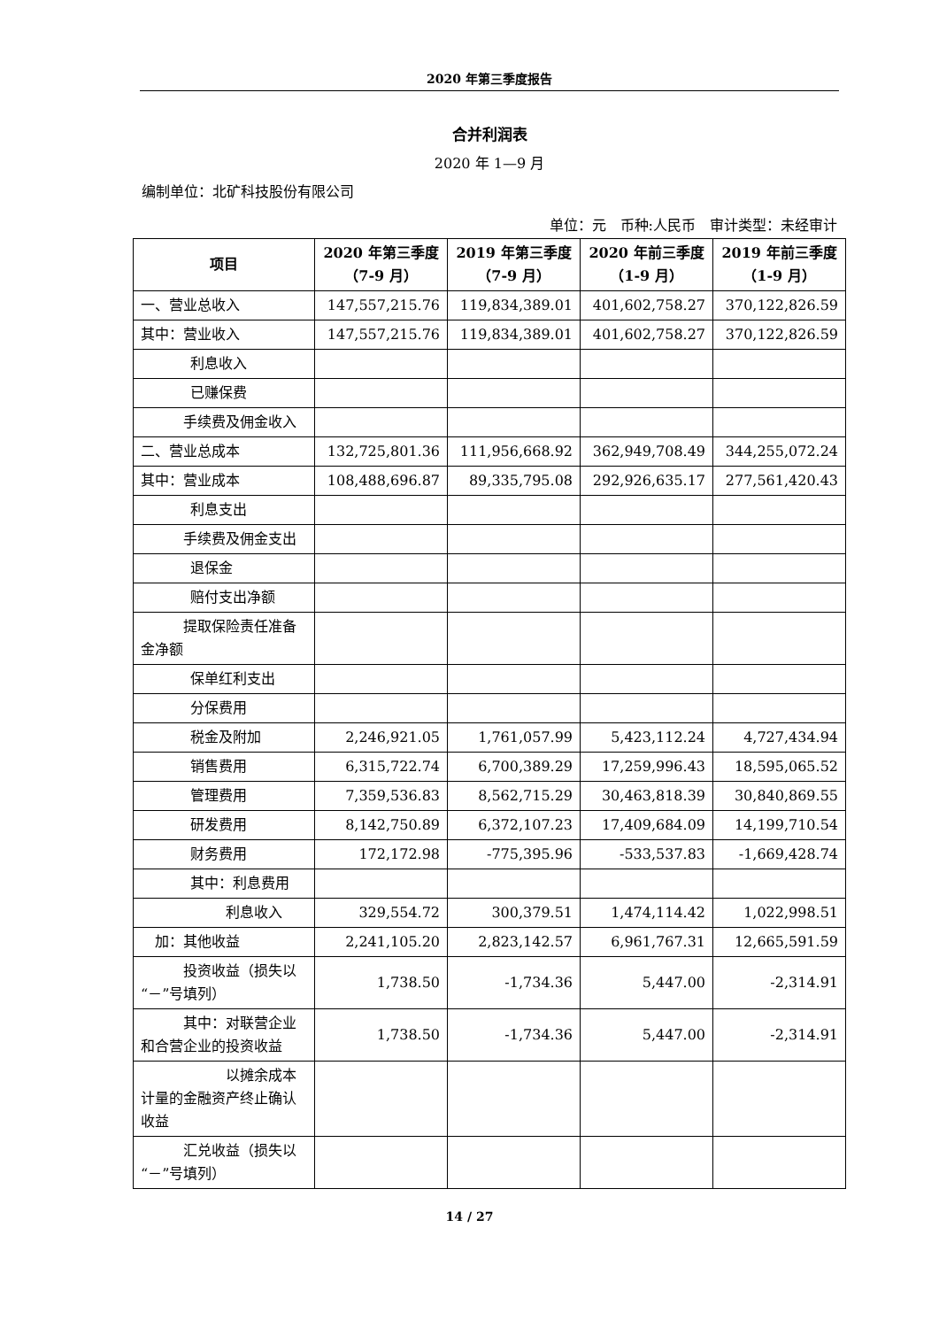2020 年第三季度报告
合并利润表
2020 年 1—9 月
编制单位：北矿科技股份有限公司
单位：元　币种:人民币　审计类型：未经审计
| 项目 | 2020 年第三季度（7-9 月） | 2019 年第三季度（7-9 月） | 2020 年前三季度（1-9 月） | 2019 年前三季度（1-9 月） |
| --- | --- | --- | --- | --- |
| 一、营业总收入 | 147,557,215.76 | 119,834,389.01 | 401,602,758.27 | 370,122,826.59 |
| 其中：营业收入 | 147,557,215.76 | 119,834,389.01 | 401,602,758.27 | 370,122,826.59 |
| 利息收入 | | | | |
| 已赚保费 | | | | |
| 手续费及佣金收入 | | | | |
| 二、营业总成本 | 132,725,801.36 | 111,956,668.92 | 362,949,708.49 | 344,255,072.24 |
| 其中：营业成本 | 108,488,696.87 | 89,335,795.08 | 292,926,635.17 | 277,561,420.43 |
| 利息支出 | | | | |
| 手续费及佣金支出 | | | | |
| 退保金 | | | | |
| 赔付支出净额 | | | | |
| 提取保险责任准备金净额 | | | | |
| 保单红利支出 | | | | |
| 分保费用 | | | | |
| 税金及附加 | 2,246,921.05 | 1,761,057.99 | 5,423,112.24 | 4,727,434.94 |
| 销售费用 | 6,315,722.74 | 6,700,389.29 | 17,259,996.43 | 18,595,065.52 |
| 管理费用 | 7,359,536.83 | 8,562,715.29 | 30,463,818.39 | 30,840,869.55 |
| 研发费用 | 8,142,750.89 | 6,372,107.23 | 17,409,684.09 | 14,199,710.54 |
| 财务费用 | 172,172.98 | -775,395.96 | -533,537.83 | -1,669,428.74 |
| 其中：利息费用 | | | | |
| 利息收入 | 329,554.72 | 300,379.51 | 1,474,114.42 | 1,022,998.51 |
| 加：其他收益 | 2,241,105.20 | 2,823,142.57 | 6,961,767.31 | 12,665,591.59 |
| 投资收益（损失以“－”号填列） | 1,738.50 | -1,734.36 | 5,447.00 | -2,314.91 |
| 其中：对联营企业和合营企业的投资收益 | 1,738.50 | -1,734.36 | 5,447.00 | -2,314.91 |
| 以摊余成本计量的金融资产终止确认收益 | | | | |
| 汇兑收益（损失以“－”号填列） | | | | |
14 / 27